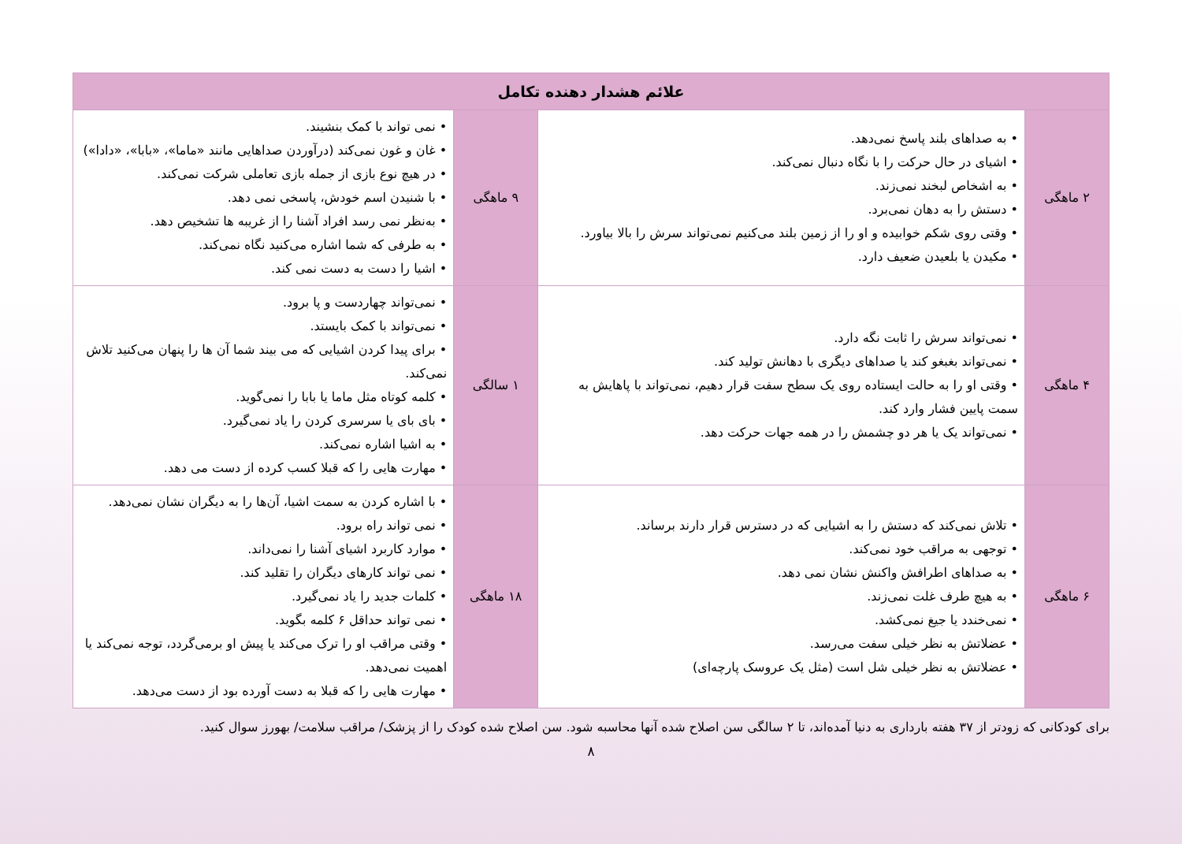| علائم هشدار دهنده تکامل | | | |
| --- | --- | --- | --- |
| ۲ ماهگی | • به صداهای بلند پاسخ نمی‌دهد. • اشیای در حال حرکت را با نگاه دنبال نمی‌کند. • به اشخاص لبخند نمی‌زند. • دستش را به دهان نمی‌برد. • وقتی روی شکم خوابیده و او را از زمین بلند می‌کنیم نمی‌تواند سرش را بالا بیاورد. • مکیدن یا بلعیدن ضعیف دارد. | ۹ ماهگی | • نمی تواند با کمک بنشیند. • غان و غون نمی‌کند (درآوردن صداهایی مانند «ماما»، «بابا»، «دادا») • در هیچ نوع بازی از جمله بازی تعاملی شرکت نمی‌کند. • با شنیدن اسم خودش، پاسخی نمی دهد. • به‌نظر نمی رسد افراد آشنا را از غریبه ها تشخیص دهد. • به طرفی که شما اشاره می‌کنید نگاه نمی‌کند. • اشیا را دست به دست نمی کند. |
| ۴ ماهگی | • نمی‌تواند سرش را ثابت نگه دارد. • نمی‌تواند بغبغو کند یا صداهای دیگری با دهانش تولید کند. • وقتی او را به حالت ایستاده روی یک سطح سفت قرار دهیم، نمی‌تواند با پاهایش به سمت پایین فشار وارد کند. • نمی‌تواند یک یا هر دو چشمش را در همه جهات حرکت دهد. | ۱ سالگی | • نمی‌تواند چهاردست و پا برود. • نمی‌تواند با کمک بایستد. • برای پیدا کردن اشیایی که می بیند شما آن ها را پنهان می‌کنید تلاش نمی‌کند. • کلمه کوتاه مثل ماما یا بابا را نمی‌گوید. • بای بای یا سرسری کردن را یاد نمی‌گیرد. • به اشیا اشاره نمی‌کند. • مهارت هایی را که قبلا کسب کرده از دست می دهد. |
| ۶ ماهگی | • تلاش نمی‌کند که دستش را به اشیایی که در دسترس قرار دارند برساند. • توجهی به مراقب خود نمی‌کند. • به صداهای اطرافش واکنش نشان نمی دهد. • به هیچ طرف غلت نمی‌زند. • نمی‌خندد یا جیغ نمی‌کشد. • عضلاتش به نظر خیلی سفت می‌رسد. • عضلاتش به نظر خیلی شل است (مثل یک عروسک پارچه‌ای) | ۱۸ ماهگی | • با اشاره کردن به سمت اشیا، آن‌ها را به دیگران نشان نمی‌دهد. • نمی تواند راه برود. • موارد کاربرد اشیای آشنا را نمی‌داند. • نمی تواند کارهای دیگران را تقلید کند. • کلمات جدید را یاد نمی‌گیرد. • نمی تواند حداقل ۶ کلمه بگوید. • وقتی مراقب او را ترک می‌کند یا پیش او برمی‌گردد، توجه نمی‌کند یا اهمیت نمی‌دهد. • مهارت هایی را که قبلا به دست آورده بود از دست می‌دهد. |
برای کودکانی که زودتر از ۳۷ هفته بارداری به دنیا آمده‌اند، تا ۲ سالگی سن اصلاح شده آنها محاسبه شود. سن اصلاح شده کودک را از پزشک/ مراقب سلامت/ بهورز سوال کنید.
۸